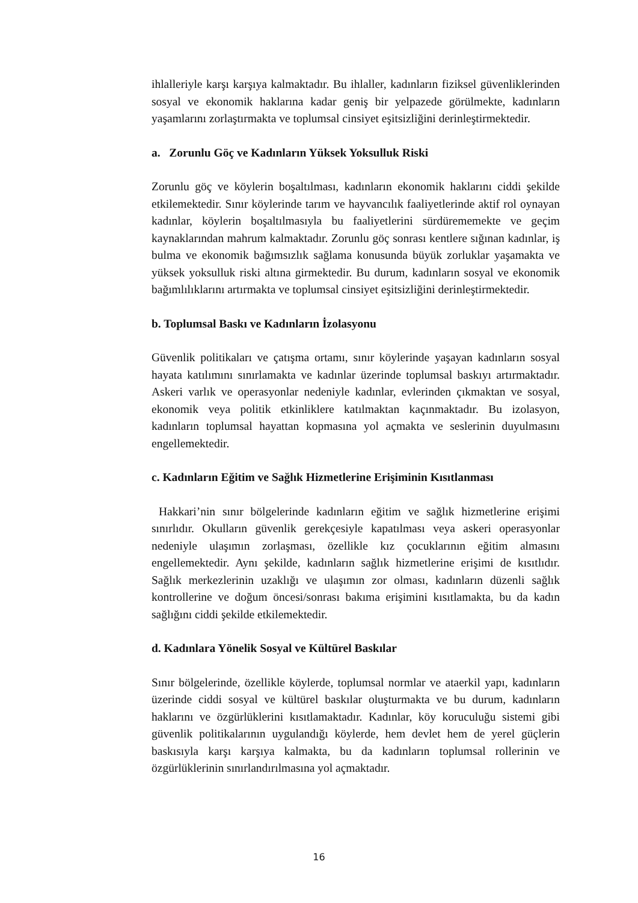ihlalleriyle karşı karşıya kalmaktadır. Bu ihlaller, kadınların fiziksel güvenliklerinden sosyal ve ekonomik haklarına kadar geniş bir yelpazede görülmekte, kadınların yaşamlarını zorlaştırmakta ve toplumsal cinsiyet eşitsizliğini derinleştirmektedir.
a. Zorunlu Göç ve Kadınların Yüksek Yoksulluk Riski
Zorunlu göç ve köylerin boşaltılması, kadınların ekonomik haklarını ciddi şekilde etkilemektedir. Sınır köylerinde tarım ve hayvancılık faaliyetlerinde aktif rol oynayan kadınlar, köylerin boşaltılmasıyla bu faaliyetlerini sürdürememekte ve geçim kaynaklarından mahrum kalmaktadır. Zorunlu göç sonrası kentlere sığınan kadınlar, iş bulma ve ekonomik bağımsızlık sağlama konusunda büyük zorluklar yaşamakta ve yüksek yoksulluk riski altına girmektedir. Bu durum, kadınların sosyal ve ekonomik bağımlılıklarını artırmakta ve toplumsal cinsiyet eşitsizliğini derinleştirmektedir.
b. Toplumsal Baskı ve Kadınların İzolasyonu
Güvenlik politikaları ve çatışma ortamı, sınır köylerinde yaşayan kadınların sosyal hayata katılımını sınırlamakta ve kadınlar üzerinde toplumsal baskıyı artırmaktadır. Askeri varlık ve operasyonlar nedeniyle kadınlar, evlerinden çıkmaktan ve sosyal, ekonomik veya politik etkinliklere katılmaktan kaçınmaktadır. Bu izolasyon, kadınların toplumsal hayattan kopmasına yol açmakta ve seslerinin duyulmasını engellemektedir.
c. Kadınların Eğitim ve Sağlık Hizmetlerine Erişiminin Kısıtlanması
Hakkari’nin sınır bölgelerinde kadınların eğitim ve sağlık hizmetlerine erişimi sınırlıdır. Okulların güvenlik gerekçesiyle kapatılması veya askeri operasyonlar nedeniyle ulaşımın zorlaşması, özellikle kız çocuklarının eğitim almasını engellemektedir. Aynı şekilde, kadınların sağlık hizmetlerine erişimi de kısıtlıdır. Sağlık merkezlerinin uzaklığı ve ulaşımın zor olması, kadınların düzenli sağlık kontrollerine ve doğum öncesi/sonrası bakıma erişimini kısıtlamakta, bu da kadın sağlığını ciddi şekilde etkilemektedir.
d. Kadınlara Yönelik Sosyal ve Kültürel Baskılar
Sınır bölgelerinde, özellikle köylerde, toplumsal normlar ve ataerkil yapı, kadınların üzerinde ciddi sosyal ve kültürel baskılar oluşturmakta ve bu durum, kadınların haklarını ve özgürlüklerini kısıtlamaktadır. Kadınlar, köy koruculuğu sistemi gibi güvenlik politikalarının uygulandığı köylerde, hem devlet hem de yerel güçlerin baskısıyla karşı karşıya kalmakta, bu da kadınların toplumsal rollerinin ve özgürlüklerinin sınırlandırılmasına yol açmaktadır.
16